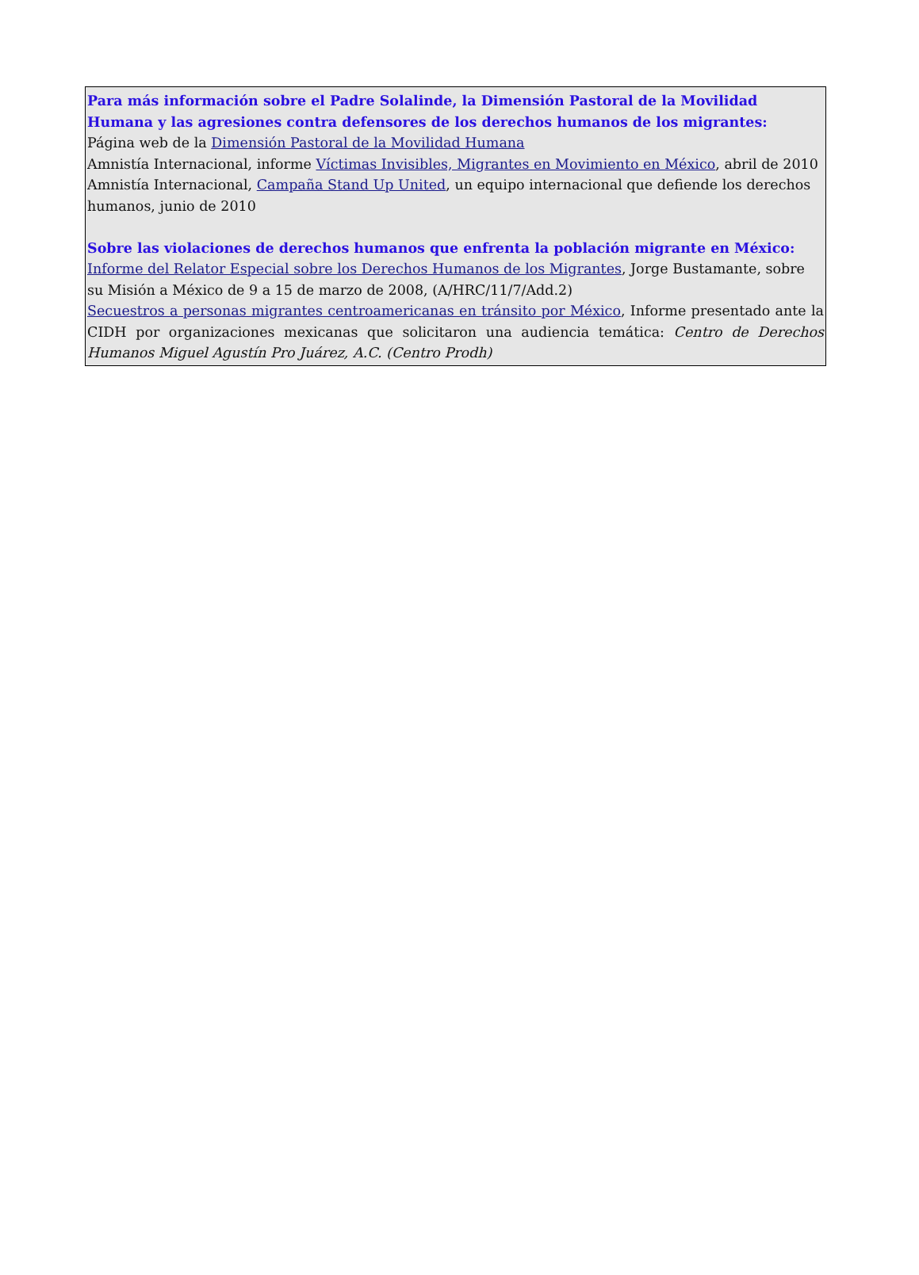Para más información sobre el Padre Solalinde, la Dimensión Pastoral de la Movilidad Humana y las agresiones contra defensores de los derechos humanos de los migrantes:
Página web de la Dimensión Pastoral de la Movilidad Humana
Amnistía Internacional, informe Víctimas Invisibles, Migrantes en Movimiento en México, abril de 2010
Amnistía Internacional, Campaña Stand Up United, un equipo internacional que defiende los derechos humanos, junio de 2010
Sobre las violaciones de derechos humanos que enfrenta la población migrante en México:
Informe del Relator Especial sobre los Derechos Humanos de los Migrantes, Jorge Bustamante, sobre su Misión a México de 9 a 15 de marzo de 2008, (A/HRC/11/7/Add.2)
Secuestros a personas migrantes centroamericanas en tránsito por México, Informe presentado ante la CIDH por organizaciones mexicanas que solicitaron una audiencia temática: Centro de Derechos Humanos Miguel Agustín Pro Juárez, A.C. (Centro Prodh)